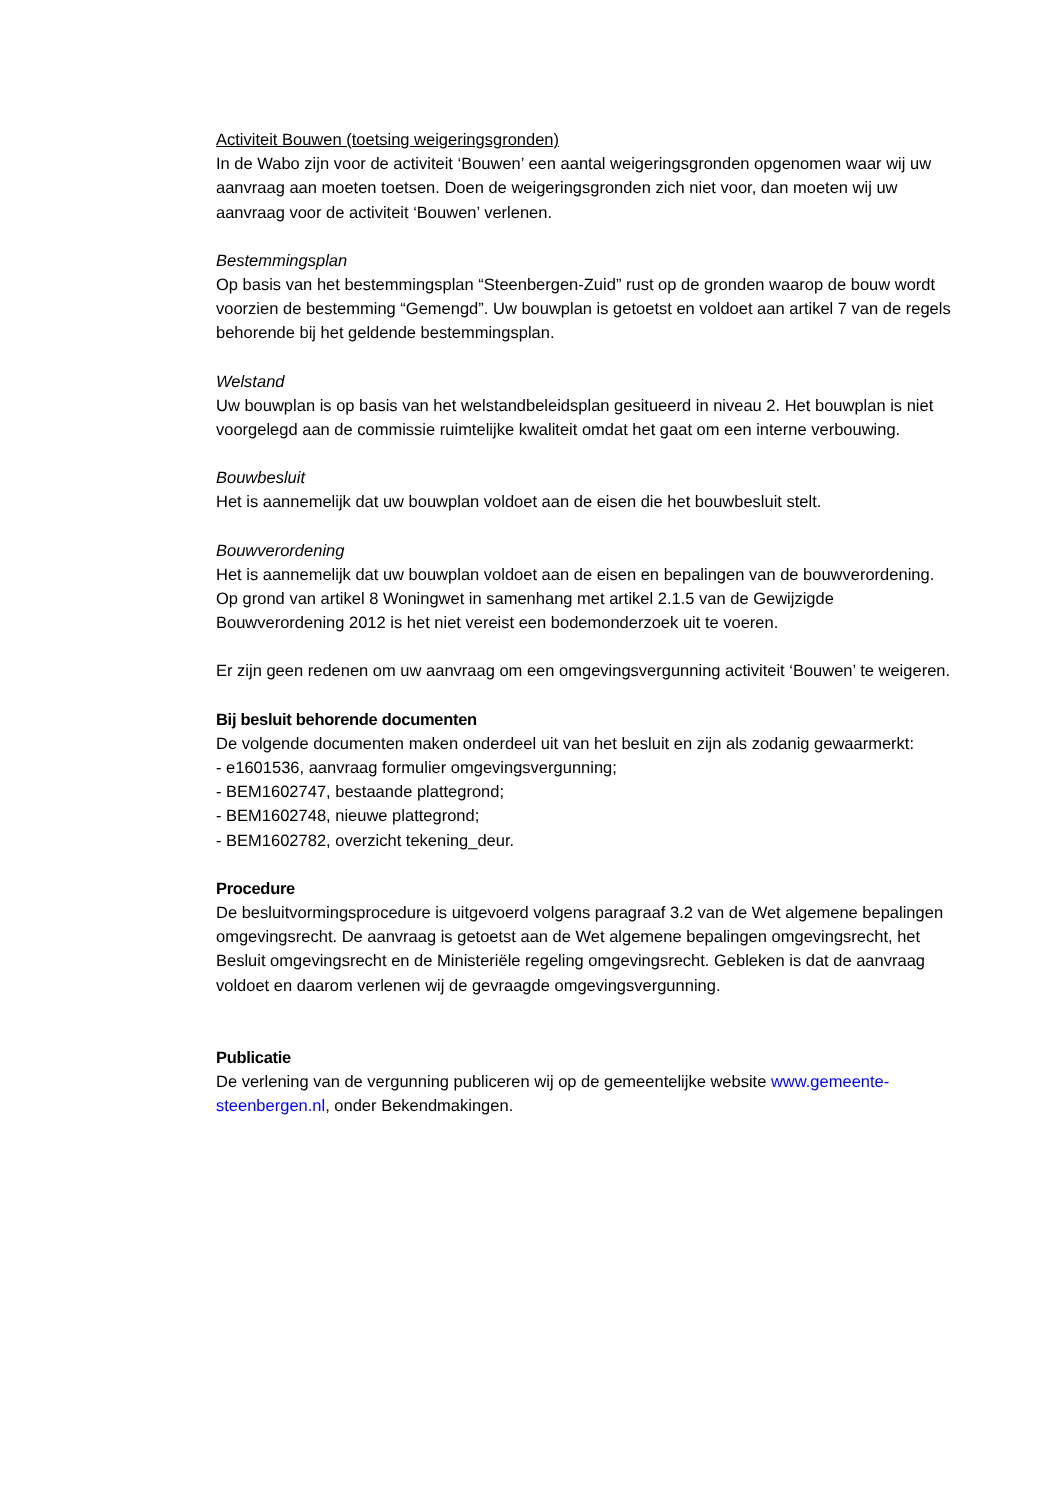Activiteit Bouwen (toetsing weigeringsgronden)
In de Wabo zijn voor de activiteit ‘Bouwen’ een aantal weigeringsgronden opgenomen waar wij uw aanvraag aan moeten toetsen. Doen de weigeringsgronden zich niet voor, dan moeten wij uw aanvraag voor de activiteit ‘Bouwen’ verlenen.
Bestemmingsplan
Op basis van het bestemmingsplan “Steenbergen-Zuid” rust op de gronden waarop de bouw wordt voorzien de bestemming “Gemengd”. Uw bouwplan is getoetst en voldoet aan artikel 7 van de regels behorende bij het geldende bestemmingsplan.
Welstand
Uw bouwplan is op basis van het welstandbeleidsplan gesitueerd in niveau 2. Het bouwplan is niet voorgelegd aan de commissie ruimtelijke kwaliteit omdat het gaat om een interne verbouwing.
Bouwbesluit
Het is aannemelijk dat uw bouwplan voldoet aan de eisen die het bouwbesluit stelt.
Bouwverordening
Het is aannemelijk dat uw bouwplan voldoet aan de eisen en bepalingen van de bouwverordening. Op grond van artikel 8 Woningwet in samenhang met artikel 2.1.5 van de Gewijzigde Bouwverordening 2012 is het niet vereist een bodemonderzoek uit te voeren.
Er zijn geen redenen om uw aanvraag om een omgevingsvergunning activiteit ‘Bouwen’ te weigeren.
Bij besluit behorende documenten
De volgende documenten maken onderdeel uit van het besluit en zijn als zodanig gewaarmerkt:
- e1601536, aanvraag formulier omgevingsvergunning;
- BEM1602747, bestaande plattegrond;
- BEM1602748, nieuwe plattegrond;
- BEM1602782, overzicht tekening_deur.
Procedure
De besluitvormingsprocedure is uitgevoerd volgens paragraaf 3.2 van de Wet algemene bepalingen omgevingsrecht. De aanvraag is getoetst aan de Wet algemene bepalingen omgevingsrecht, het Besluit omgevingsrecht en de Ministeriële regeling omgevingsrecht. Gebleken is dat de aanvraag voldoet en daarom verlenen wij de gevraagde omgevingsvergunning.
Publicatie
De verlening van de vergunning publiceren wij op de gemeentelijke website www.gemeente-steenbergen.nl, onder Bekendmakingen.